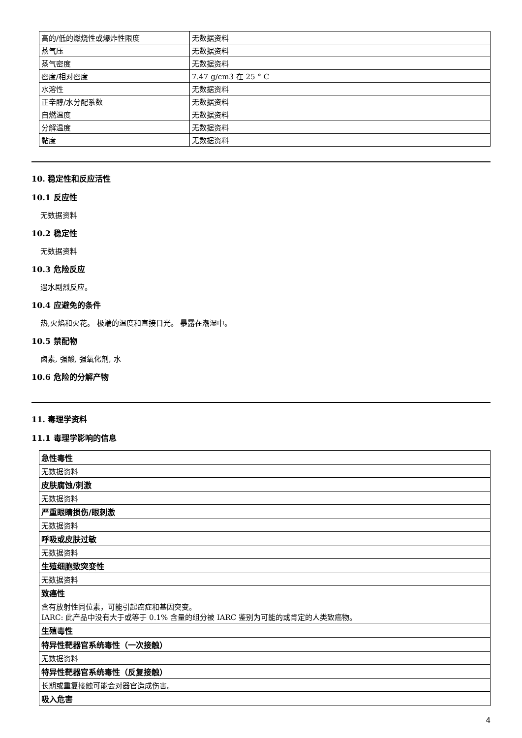| 高的/低的燃烧性或爆炸性限度 | 无数据资料 |
| 蒸气压 | 无数据资料 |
| 蒸气密度 | 无数据资料 |
| 密度/相对密度 | 7.47 g/cm3 在 25 ° C |
| 水溶性 | 无数据资料 |
| 正辛醇/水分配系数 | 无数据资料 |
| 自燃温度 | 无数据资料 |
| 分解温度 | 无数据资料 |
| 黏度 | 无数据资料 |
10. 稳定性和反应活性
10.1 反应性
无数据资料
10.2 稳定性
无数据资料
10.3 危险反应
遇水剧烈反应。
10.4 应避免的条件
热,火焰和火花。 极端的温度和直接日光。 暴露在潮湿中。
10.5 禁配物
卤素, 强酸, 强氧化剂, 水
10.6 危险的分解产物
11. 毒理学资料
11.1 毒理学影响的信息
| 急性毒性 |
| 无数据资料 |
| 皮肤腐蚀/刺激 |
| 无数据资料 |
| 严重眼睛损伤/眼刺激 |
| 无数据资料 |
| 呼吸或皮肤过敏 |
| 无数据资料 |
| 生殖细胞致突变性 |
| 无数据资料 |
| 致癌性 |
| 含有放射性同位素，可能引起癌症和基因突变。 IARC: 此产品中没有大于或等于 0.1% 含量的组分被 IARC 鉴别为可能的或肯定的人类致癌物。 |
| 生殖毒性 |
| 特异性靶器官系统毒性（一次接触） |
| 无数据资料 |
| 特异性靶器官系统毒性（反复接触） |
| 长期或重复接触可能会对器官造成伤害。 |
| 吸入危害 |
4